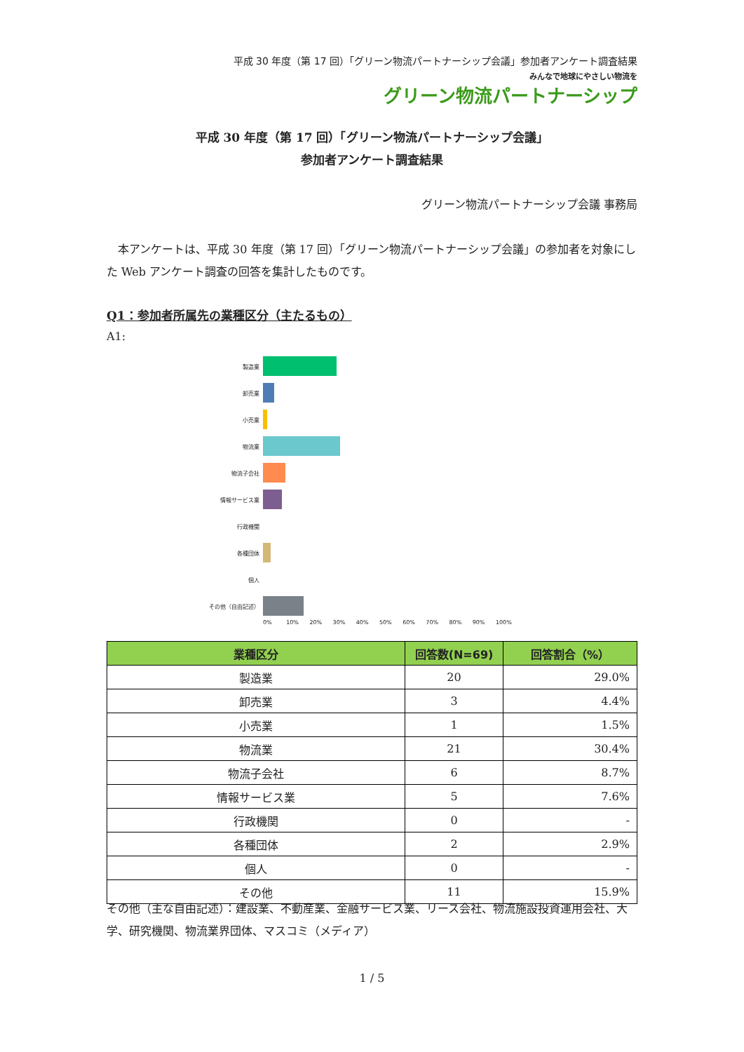平成 30 年度（第 17 回）「グリーン物流パートナーシップ会議」参加者アンケート調査結果
みんなで地球にやさしい物流を
グリーン物流パートナーシップ
平成 30 年度（第 17 回）「グリーン物流パートナーシップ会議」
参加者アンケート調査結果
グリーン物流パートナーシップ会議 事務局
本アンケートは、平成 30 年度（第 17 回）「グリーン物流パートナーシップ会議」の参加者を対象にした Web アンケート調査の回答を集計したものです。
Q1：参加者所属先の業種区分（主たるもの）
A1:
製造業
卸売業
小売業
物流業
物流子会社
情報サービス業
行政機関
各種団体
個人
その他（自由記述）
0% 10% 20% 30% 40% 50% 60% 70% 80% 90% 100%
| 業種区分 | 回答数(N=69) | 回答割合（%） |
| --- | --- | --- |
| 製造業 | 20 | 29.0% |
| 卸売業 | 3 | 4.4% |
| 小売業 | 1 | 1.5% |
| 物流業 | 21 | 30.4% |
| 物流子会社 | 6 | 8.7% |
| 情報サービス業 | 5 | 7.6% |
| 行政機関 | 0 | - |
| 各種団体 | 2 | 2.9% |
| 個人 | 0 | - |
| その他 | 11 | 15.9% |
その他（主な自由記述）：建設業、不動産業、金融サービス業、リース会社、物流施設投資運用会社、大学、研究機関、物流業界団体、マスコミ（メディア）
1 / 5